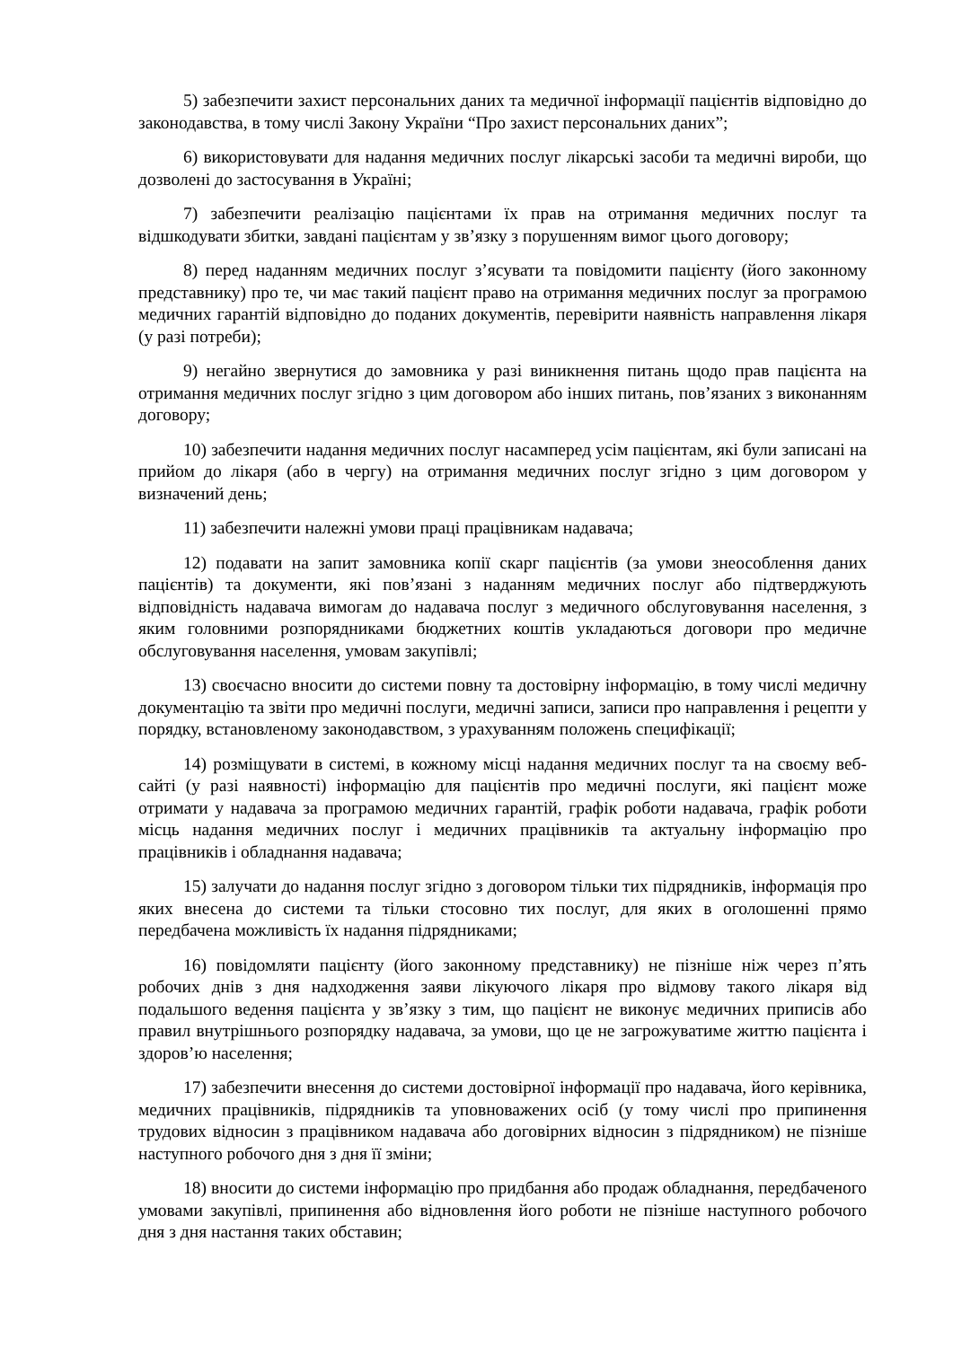5) забезпечити захист персональних даних та медичної інформації пацієнтів відповідно до законодавства, в тому числі Закону України “Про захист персональних даних”;
6) використовувати для надання медичних послуг лікарські засоби та медичні вироби, що дозволені до застосування в Україні;
7) забезпечити реалізацію пацієнтами їх прав на отримання медичних послуг та відшкодувати збитки, завдані пацієнтам у зв’язку з порушенням вимог цього договору;
8) перед наданням медичних послуг з’ясувати та повідомити пацієнту (його законному представнику) про те, чи має такий пацієнт право на отримання медичних послуг за програмою медичних гарантій відповідно до поданих документів, перевірити наявність направлення лікаря (у разі потреби);
9) негайно звернутися до замовника у разі виникнення питань щодо прав пацієнта на отримання медичних послуг згідно з цим договором або інших питань, пов’язаних з виконанням договору;
10) забезпечити надання медичних послуг насамперед усім пацієнтам, які були записані на прийом до лікаря (або в чергу) на отримання медичних послуг згідно з цим договором у визначений день;
11) забезпечити належні умови праці працівникам надавача;
12) подавати на запит замовника копії скарг пацієнтів (за умови знеособлення даних пацієнтів) та документи, які пов’язані з наданням медичних послуг або підтверджують відповідність надавача вимогам до надавача послуг з медичного обслуговування населення, з яким головними розпорядниками бюджетних коштів укладаються договори про медичне обслуговування населення, умовам закупівлі;
13) своєчасно вносити до системи повну та достовірну інформацію, в тому числі медичну документацію та звіти про медичні послуги, медичні записи, записи про направлення і рецепти у порядку, встановленому законодавством, з урахуванням положень специфікації;
14) розміщувати в системі, в кожному місці надання медичних послуг та на своєму веб-сайті (у разі наявності) інформацію для пацієнтів про медичні послуги, які пацієнт може отримати у надавача за програмою медичних гарантій, графік роботи надавача, графік роботи місць надання медичних послуг і медичних працівників та актуальну інформацію про працівників і обладнання надавача;
15) залучати до надання послуг згідно з договором тільки тих підрядників, інформація про яких внесена до системи та тільки стосовно тих послуг, для яких в оголошенні прямо передбачена можливість їх надання підрядниками;
16) повідомляти пацієнту (його законному представнику) не пізніше ніж через п’ять робочих днів з дня надходження заяви лікуючого лікаря про відмову такого лікаря від подальшого ведення пацієнта у зв’язку з тим, що пацієнт не виконує медичних приписів або правил внутрішнього розпорядку надавача, за умови, що це не загрожуватиме життю пацієнта і здоров’ю населення;
17) забезпечити внесення до системи достовірної інформації про надавача, його керівника, медичних працівників, підрядників та уповноважених осіб (у тому числі про припинення трудових відносин з працівником надавача або договірних відносин з підрядником) не пізніше наступного робочого дня з дня її зміни;
18) вносити до системи інформацію про придбання або продаж обладнання, передбаченого умовами закупівлі, припинення або відновлення його роботи не пізніше наступного робочого дня з дня настання таких обставин;